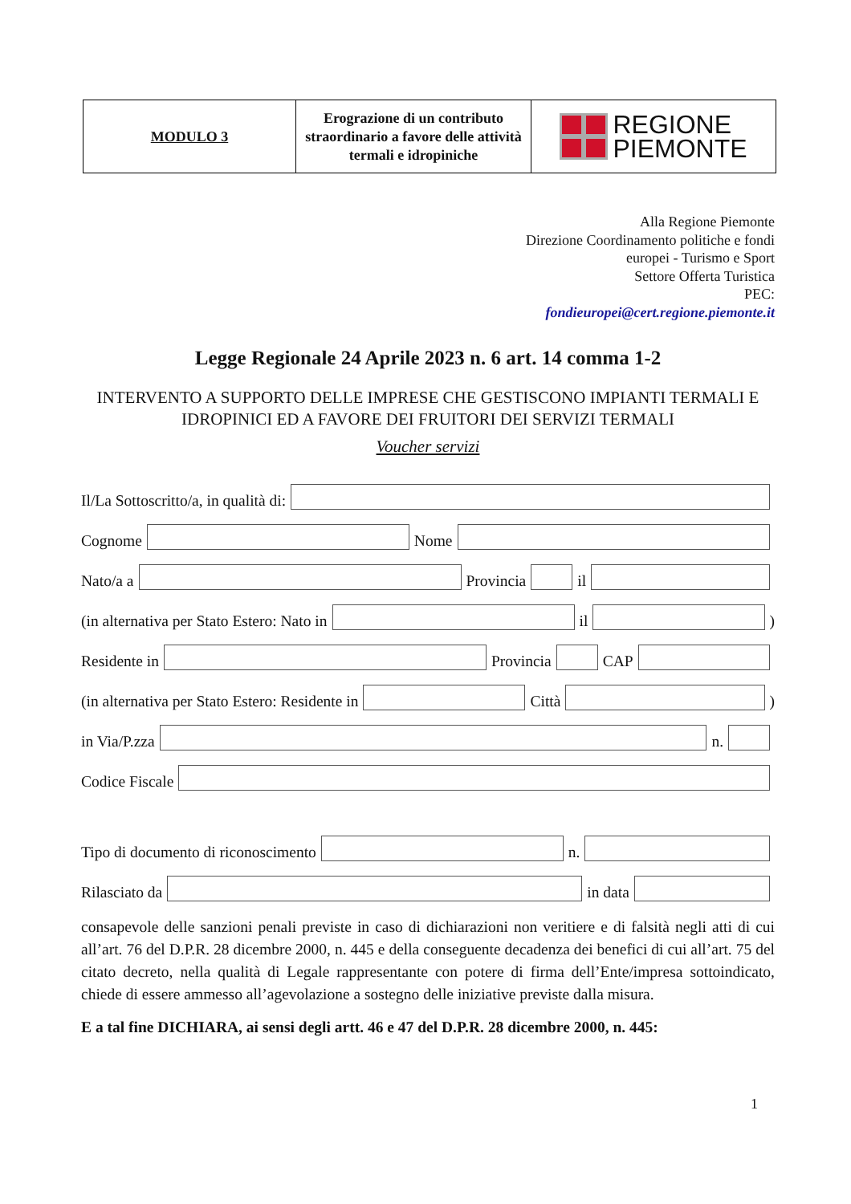| MODULO 3 | Erograzione di un contributo straordinario a favore delle attività termali e idropiniche | REGIONE PIEMONTE |
Alla Regione Piemonte
Direzione Coordinamento politiche e fondi
europei - Turismo e Sport
Settore Offerta Turistica
PEC:
fondieuropei@cert.regione.piemonte.it
Legge Regionale 24 Aprile 2023 n. 6 art. 14 comma 1-2
INTERVENTO A SUPPORTO DELLE IMPRESE CHE GESTISCONO IMPIANTI TERMALI E IDROPINICI ED A FAVORE DEI FRUITORI DEI SERVIZI TERMALI
Voucher servizi
Il/La Sottoscritto/a, in qualità di:
Cognome
Nome
Nato/a a
Provincia
il
(in alternativa per Stato Estero: Nato in
il
)
Residente in
Provincia
CAP
(in alternativa per Stato Estero: Residente in
Città
)
in Via/P.zza
n.
Codice Fiscale
Tipo di documento di riconoscimento
n.
Rilasciato da
in data
consapevole delle sanzioni penali previste in caso di dichiarazioni non veritiere e di falsità negli atti di cui all’art. 76 del D.P.R. 28 dicembre 2000, n. 445 e della conseguente decadenza dei benefici di cui all’art. 75 del citato decreto, nella qualità di Legale rappresentante con potere di firma dell’Ente/impresa sottoindicato, chiede di essere ammesso all’agevolazione a sostegno delle iniziative previste dalla misura.
E a tal fine DICHIARA, ai sensi degli artt. 46 e 47 del D.P.R. 28 dicembre 2000, n. 445:
1